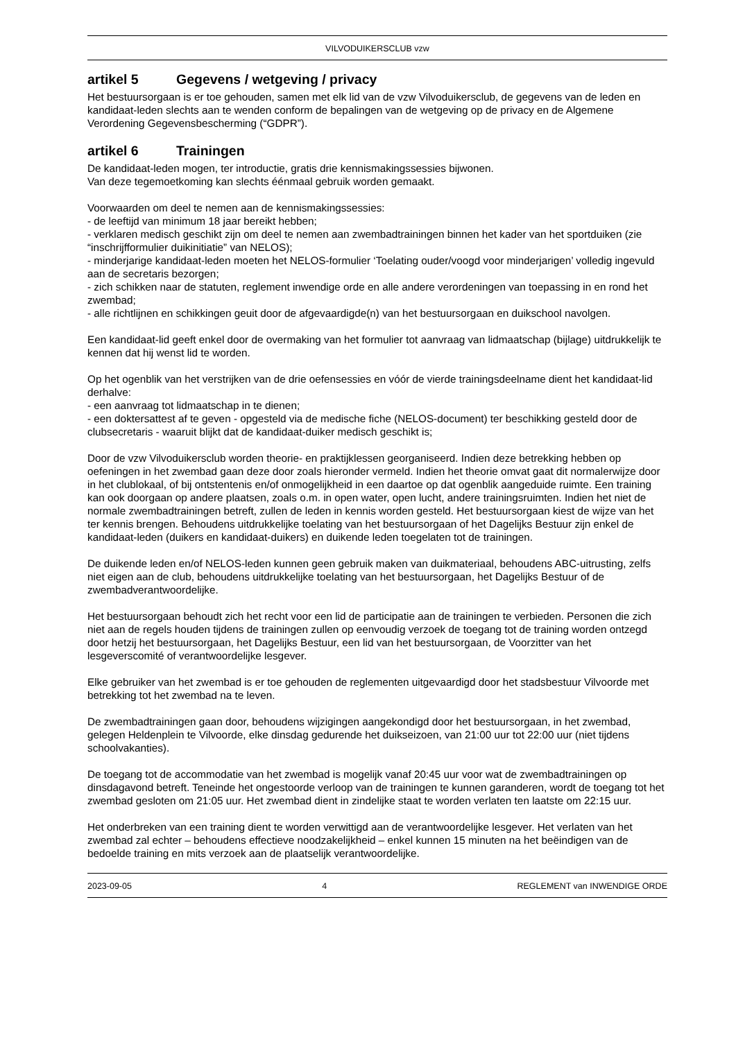VILVODUIKERSCLUB vzw
artikel 5 Gegevens / wetgeving / privacy
Het bestuursorgaan is er toe gehouden, samen met elk lid van de vzw Vilvoduikersclub, de gegevens van de leden en kandidaat-leden slechts aan te wenden conform de bepalingen van de wetgeving op de privacy en de Algemene Verordening Gegevensbescherming (“GDPR”).
artikel 6 Trainingen
De kandidaat-leden mogen, ter introductie, gratis drie kennismakingssessies bijwonen.
Van deze tegemoetkoming kan slechts éénmaal gebruik worden gemaakt.
Voorwaarden om deel te nemen aan de kennismakingssessies:
- de leeftijd van minimum 18 jaar bereikt hebben;
- verklaren medisch geschikt zijn om deel te nemen aan zwembadtrainingen binnen het kader van het sportduiken (zie “inschrijfformulier duikinitiatie” van NELOS);
- minderjarige kandidaat-leden moeten het NELOS-formulier ‘Toelating ouder/voogd voor minderjarigen’ volledig ingevuld aan de secretaris bezorgen;
- zich schikken naar de statuten, reglement inwendige orde en alle andere verordeningen van toepassing in en rond het zwembad;
- alle richtlijnen en schikkingen geuit door de afgevaardigde(n) van het bestuursorgaan en duikschool navolgen.
Een kandidaat-lid geeft enkel door de overmaking van het formulier tot aanvraag van lidmaatschap (bijlage) uitdrukkelijk te kennen dat hij wenst lid te worden.
Op het ogenblik van het verstrijken van de drie oefensessies en vóór de vierde trainingsdeelname dient het kandidaat-lid derhalve:
- een aanvraag tot lidmaatschap in te dienen;
- een doktersattest af te geven - opgesteld via de medische fiche (NELOS-document) ter beschikking gesteld door de clubsecretaris - waaruit blijkt dat de kandidaat-duiker medisch geschikt is;
Door de vzw Vilvoduikersclub worden theorie- en praktijklessen georganiseerd. Indien deze betrekking hebben op oefeningen in het zwembad gaan deze door zoals hieronder vermeld. Indien het theorie omvat gaat dit normalerwijze door in het clublokaal, of bij ontstentenis en/of onmogelijkheid in een daartoe op dat ogenblik aangeduide ruimte. Een training kan ook doorgaan op andere plaatsen, zoals o.m. in open water, open lucht, andere trainingsruimten. Indien het niet de normale zwembadtrainingen betreft, zullen de leden in kennis worden gesteld. Het bestuursorgaan kiest de wijze van het ter kennis brengen. Behoudens uitdrukkelijke toelating van het bestuursorgaan of het Dagelijks Bestuur zijn enkel de kandidaat-leden (duikers en kandidaat-duikers) en duikende leden toegelaten tot de trainingen.
De duikende leden en/of NELOS-leden kunnen geen gebruik maken van duikmateriaal, behoudens ABC-uitrusting, zelfs niet eigen aan de club, behoudens uitdrukkelijke toelating van het bestuursorgaan, het Dagelijks Bestuur of de zwembadverantwoordelijke.
Het bestuursorgaan behoudt zich het recht voor een lid de participatie aan de trainingen te verbieden. Personen die zich niet aan de regels houden tijdens de trainingen zullen op eenvoudig verzoek de toegang tot de training worden ontzegd door hetzij het bestuursorgaan, het Dagelijks Bestuur, een lid van het bestuursorgaan, de Voorzitter van het lesgeverscomité of verantwoordelijke lesgever.
Elke gebruiker van het zwembad is er toe gehouden de reglementen uitgevaardigd door het stadsbestuur Vilvoorde met betrekking tot het zwembad na te leven.
De zwembadtrainingen gaan door, behoudens wijzigingen aangekondigd door het bestuursorgaan, in het zwembad, gelegen Heldenplein te Vilvoorde, elke dinsdag gedurende het duikseizoen, van 21:00 uur tot 22:00 uur (niet tijdens schoolvakanties).
De toegang tot de accommodatie van het zwembad is mogelijk vanaf 20:45 uur voor wat de zwembadtrainingen op dinsdagavond betreft. Teneinde het ongestoorde verloop van de trainingen te kunnen garanderen, wordt de toegang tot het zwembad gesloten om 21:05 uur. Het zwembad dient in zindelijke staat te worden verlaten ten laatste om 22:15 uur.
Het onderbreken van een training dient te worden verwittigd aan de verantwoordelijke lesgever. Het verlaten van het zwembad zal echter – behoudens effectieve noodzakelijkheid – enkel kunnen 15 minuten na het beëindigen van de bedoelde training en mits verzoek aan de plaatselijk verantwoordelijke.
2023-09-05 4 REGLEMENT van INWENDIGE ORDE